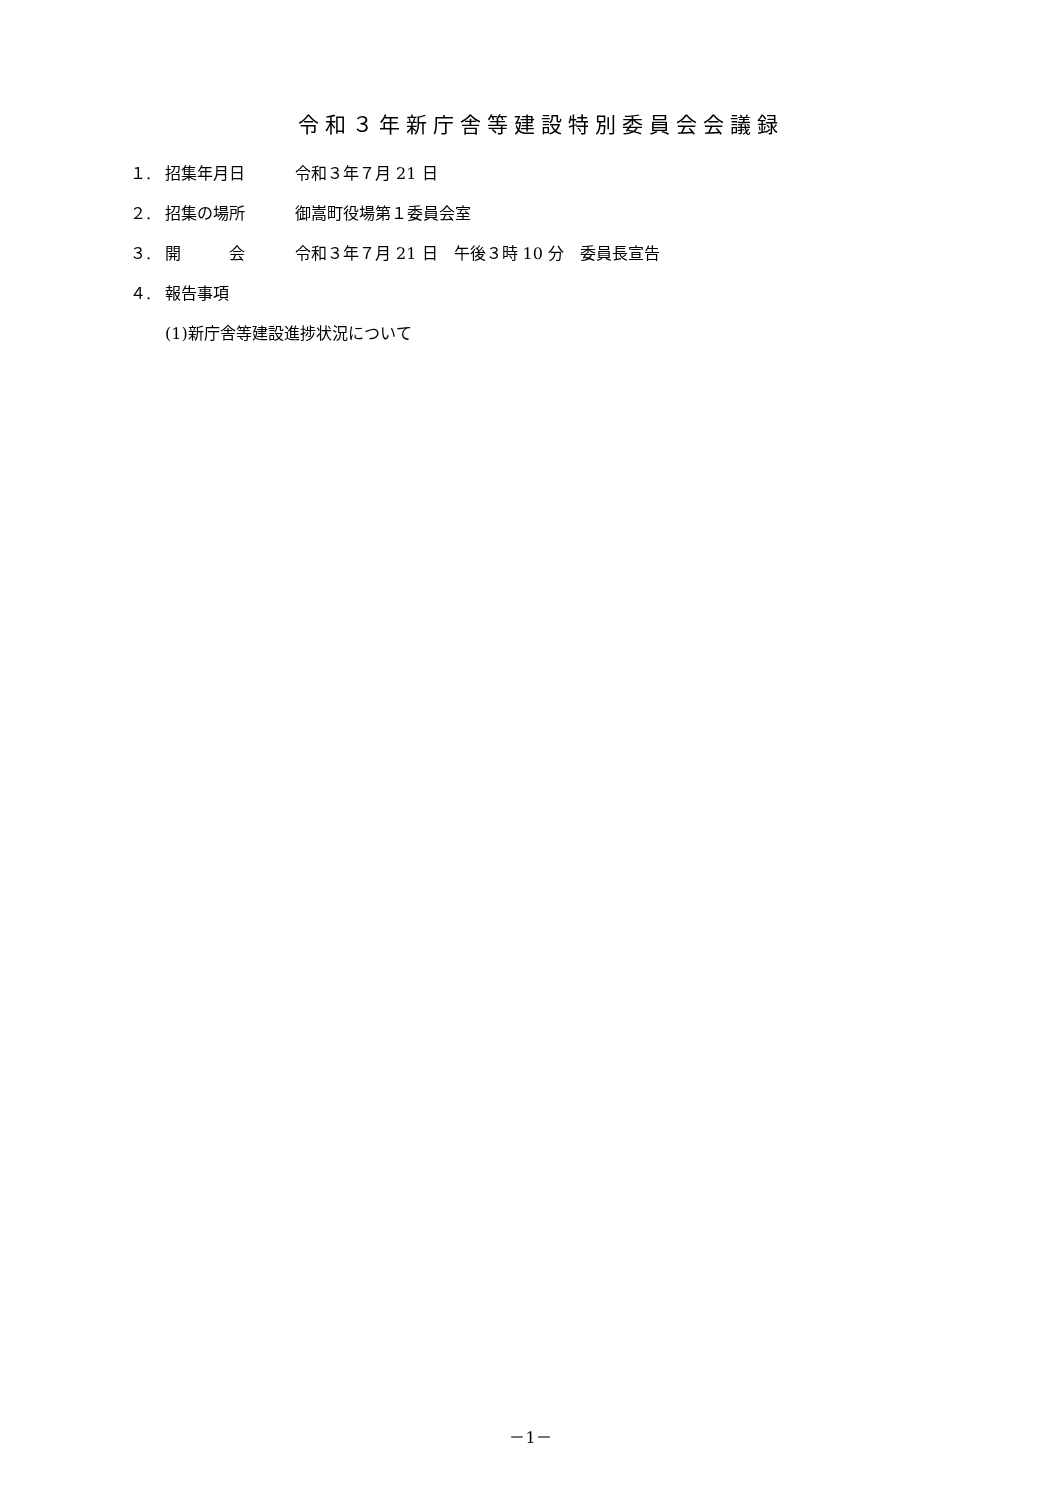令和３年新庁舎等建設特別委員会会議録
１. 招集年月日 令和３年７月 21 日
２. 招集の場所 御嵩町役場第１委員会室
３. 開　　　会 令和３年７月 21 日　午後３時 10 分　委員長宣告
４. 報告事項
(1)新庁舎等建設進捗状況について
－1－